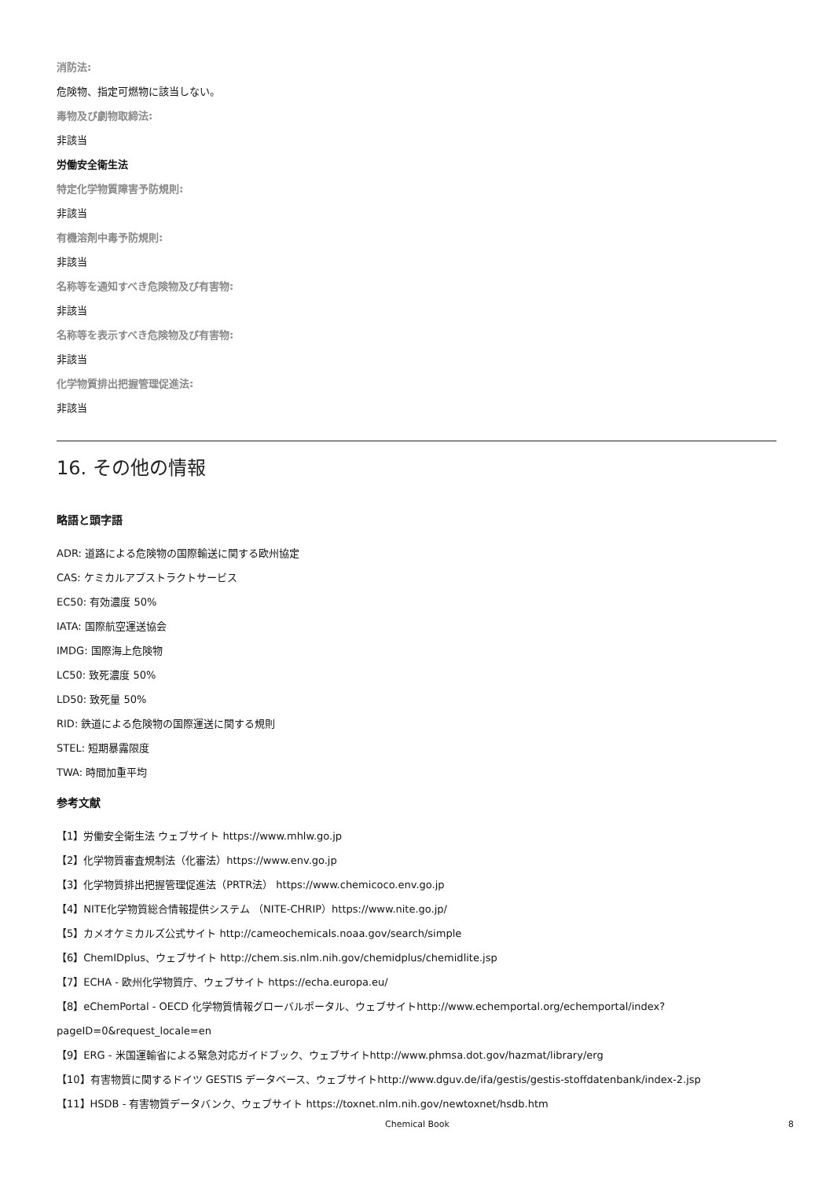消防法:
危険物、指定可燃物に該当しない。
毒物及び劇物取締法:
非該当
労働安全衛生法
特定化学物質障害予防規則:
非該当
有機溶剤中毒予防規則:
非該当
名称等を通知すべき危険物及び有害物:
非該当
名称等を表示すべき危険物及び有害物:
非該当
化学物質排出把握管理促進法:
非該当
16. その他の情報
略語と頭字語
ADR: 道路による危険物の国際輸送に関する欧州協定
CAS: ケミカルアブストラクトサービス
EC50: 有効濃度 50%
IATA: 国際航空運送協会
IMDG: 国際海上危険物
LC50: 致死濃度 50%
LD50: 致死量 50%
RID: 鉄道による危険物の国際運送に関する規則
STEL: 短期暴露限度
TWA: 時間加重平均
参考文献
【1】労働安全衛生法 ウェブサイト https://www.mhlw.go.jp
【2】化学物質審査規制法（化審法）https://www.env.go.jp
【3】化学物質排出把握管理促進法（PRTR法） https://www.chemicoco.env.go.jp
【4】NITE化学物質総合情報提供システム （NITE-CHRIP）https://www.nite.go.jp/
【5】カメオケミカルズ公式サイト http://cameochemicals.noaa.gov/search/simple
【6】ChemIDplus、ウェブサイト http://chem.sis.nlm.nih.gov/chemidplus/chemidlite.jsp
【7】ECHA - 欧州化学物質庁、ウェブサイト https://echa.europa.eu/
【8】eChemPortal - OECD 化学物質情報グローバルポータル、ウェブサイトhttp://www.echemportal.org/echemportal/index? pageID=0&request_locale=en
【9】ERG - 米国運輸省による緊急対応ガイドブック、ウェブサイトhttp://www.phmsa.dot.gov/hazmat/library/erg
【10】有害物質に関するドイツ GESTIS データベース、ウェブサイトhttp://www.dguv.de/ifa/gestis/gestis-stoffdatenbank/index-2.jsp
【11】HSDB - 有害物質データバンク、ウェブサイト https://toxnet.nlm.nih.gov/newtoxnet/hsdb.htm
Chemical Book 8